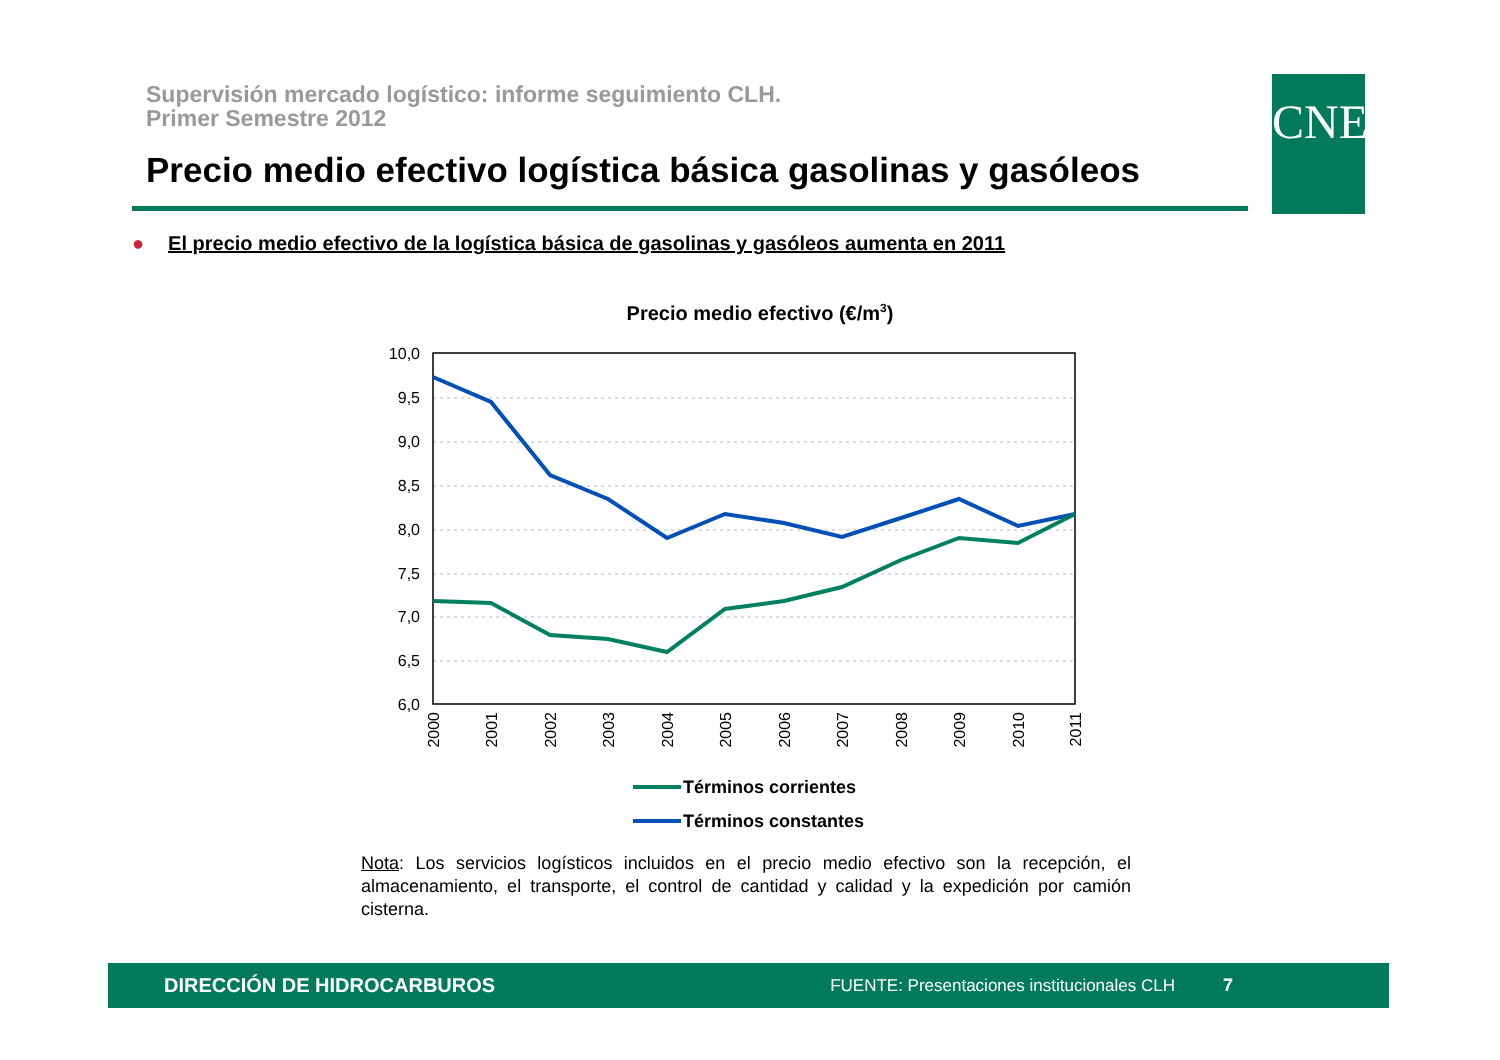Supervisión mercado logístico: informe seguimiento CLH.
Primer Semestre 2012
Precio medio efectivo logística básica gasolinas y gasóleos
CNE
● El precio medio efectivo de la logística básica de gasolinas y gasóleos aumenta en 2011
Precio medio efectivo (€/m3)
10,0
9,5
9,0
8,5
8,0
7,5
7,0
6,5
6,0
2000
2001
2002
2003
2004
2005
2006
2007
2008
2009
2010
2011
Términos corrientes
Términos constantes
Nota: Los servicios logísticos incluidos en el precio medio efectivo son la recepción, el almacenamiento, el transporte, el control de cantidad y calidad y la expedición por camión cisterna.
DIRECCIÓN DE HIDROCARBUROS FUENTE: Presentaciones institucionales CLH 7